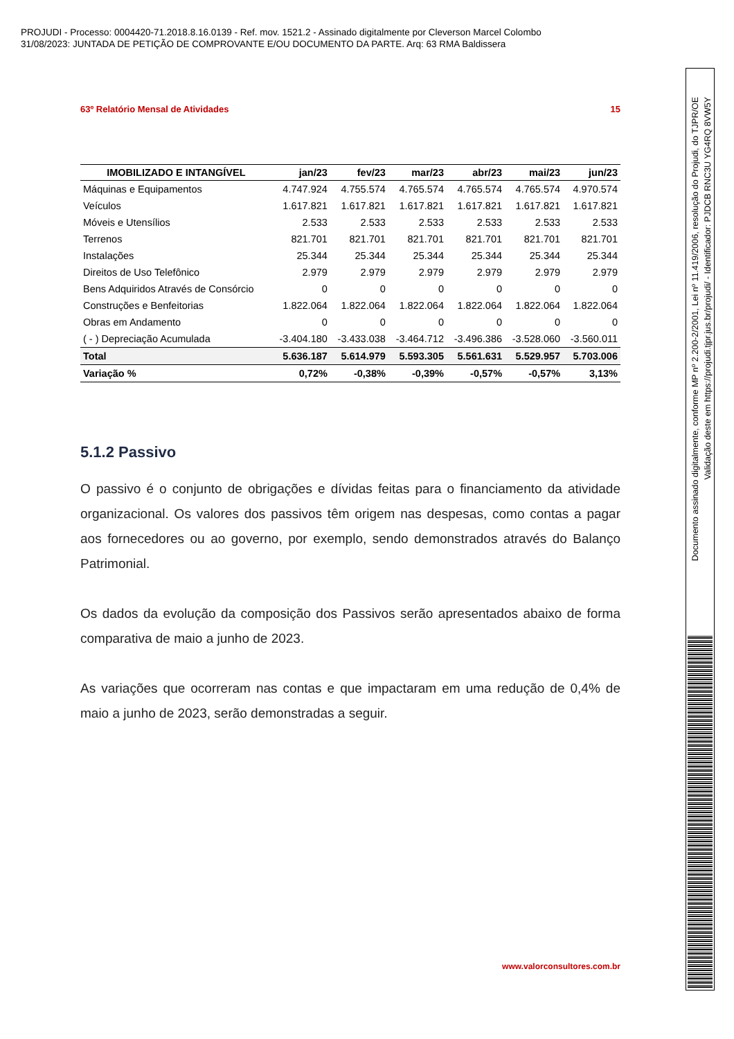PROJUDI - Processo: 0004420-71.2018.8.16.0139 - Ref. mov. 1521.2 - Assinado digitalmente por Cleverson Marcel Colombo
31/08/2023: JUNTADA DE PETIÇÃO DE COMPROVANTE E/OU DOCUMENTO DA PARTE. Arq: 63 RMA Baldissera
63º Relatório Mensal de Atividades 15
| IMOBILIZADO E INTANGÍVEL | jan/23 | fev/23 | mar/23 | abr/23 | mai/23 | jun/23 |
| --- | --- | --- | --- | --- | --- | --- |
| Máquinas e Equipamentos | 4.747.924 | 4.755.574 | 4.765.574 | 4.765.574 | 4.765.574 | 4.970.574 |
| Veículos | 1.617.821 | 1.617.821 | 1.617.821 | 1.617.821 | 1.617.821 | 1.617.821 |
| Móveis e Utensílios | 2.533 | 2.533 | 2.533 | 2.533 | 2.533 | 2.533 |
| Terrenos | 821.701 | 821.701 | 821.701 | 821.701 | 821.701 | 821.701 |
| Instalações | 25.344 | 25.344 | 25.344 | 25.344 | 25.344 | 25.344 |
| Direitos de Uso Telefônico | 2.979 | 2.979 | 2.979 | 2.979 | 2.979 | 2.979 |
| Bens Adquiridos Através de Consórcio | 0 | 0 | 0 | 0 | 0 | 0 |
| Construções e Benfeitorias | 1.822.064 | 1.822.064 | 1.822.064 | 1.822.064 | 1.822.064 | 1.822.064 |
| Obras em Andamento | 0 | 0 | 0 | 0 | 0 | 0 |
| ( - ) Depreciação Acumulada | -3.404.180 | -3.433.038 | -3.464.712 | -3.496.386 | -3.528.060 | -3.560.011 |
| Total | 5.636.187 | 5.614.979 | 5.593.305 | 5.561.631 | 5.529.957 | 5.703.006 |
| Variação % | 0,72% | -0,38% | -0,39% | -0,57% | -0,57% | 3,13% |
5.1.2 Passivo
O passivo é o conjunto de obrigações e dívidas feitas para o financiamento da atividade organizacional. Os valores dos passivos têm origem nas despesas, como contas a pagar aos fornecedores ou ao governo, por exemplo, sendo demonstrados através do Balanço Patrimonial.
Os dados da evolução da composição dos Passivos serão apresentados abaixo de forma comparativa de maio a junho de 2023.
As variações que ocorreram nas contas e que impactaram em uma redução de 0,4% de maio a junho de 2023, serão demonstradas a seguir.
www.valorconsultores.com.br
Documento assinado digitalmente, conforme MP nº 2.200-2/2001, Lei nº 11.419/2006, resolução do Projudi, do TJPR/OE
Validação deste em https://projudi.tjpr.jus.br/projudi/ - Identificador: PJDCB RNC3U YG4RQ 8VW5Y